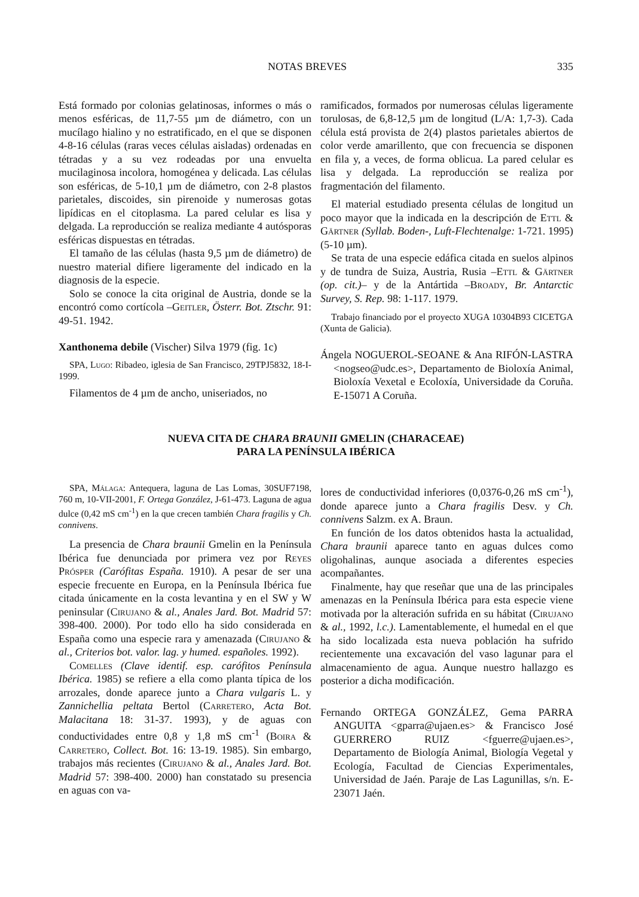NOTAS BREVES 335
Está formado por colonias gelatinosas, informes o más o menos esféricas, de 11,7-55 µm de diámetro, con un mucílago hialino y no estratificado, en el que se disponen 4-8-16 células (raras veces células aisladas) ordenadas en tétradas y a su vez rodeadas por una envuelta mucilaginosa incolora, homogénea y delicada. Las células son esféricas, de 5-10,1 µm de diámetro, con 2-8 plastos parietales, discoides, sin pirenoide y numerosas gotas lipídicas en el citoplasma. La pared celular es lisa y delgada. La reproducción se realiza mediante 4 autósporas esféricas dispuestas en tétradas.
El tamaño de las células (hasta 9,5 µm de diámetro) de nuestro material difiere ligeramente del indicado en la diagnosis de la especie.
Solo se conoce la cita original de Austria, donde se la encontró como cortícola –Geitler, Österr. Bot. Ztschr. 91: 49-51. 1942.
Xanthonema debile (Vischer) Silva 1979 (fig. 1c)
SPA, Lugo: Ribadeo, iglesia de San Francisco, 29TPJ5832, 18-I-1999.
Filamentos de 4 µm de ancho, uniseriados, no
ramificados, formados por numerosas células ligeramente torulosas, de 6,8-12,5 µm de longitud (L/A: 1,7-3). Cada célula está provista de 2(4) plastos parietales abiertos de color verde amarillento, que con frecuencia se disponen en fila y, a veces, de forma oblicua. La pared celular es lisa y delgada. La reproducción se realiza por fragmentación del filamento.
El material estudiado presenta células de longitud un poco mayor que la indicada en la descripción de Ettl & Gärtner (Syllab. Boden-, Luft-Flechtenalge: 1-721. 1995) (5-10 µm).
Se trata de una especie edáfica citada en suelos alpinos y de tundra de Suiza, Austria, Rusia –Ettl & Gärtner (op. cit.)– y de la Antártida –Broady, Br. Antarctic Survey, S. Rep. 98: 1-117. 1979.
Trabajo financiado por el proyecto XUGA 10304B93 CICETGA (Xunta de Galicia).
Ángela NOGUEROL-SEOANE & Ana RIFÓN-LASTRA <nogseo@udc.es>, Departamento de Bioloxía Animal, Bioloxía Vexetal e Ecoloxía, Universidade da Coruña. E-15071 A Coruña.
NUEVA CITA DE CHARA BRAUNII GMELIN (CHARACEAE)
PARA LA PENÍNSULA IBÉRICA
SPA, Málaga: Antequera, laguna de Las Lomas, 30SUF7198, 760 m, 10-VII-2001, F. Ortega González, J-61-473. Laguna de agua dulce (0,42 mS cm<sup>-1</sup>) en la que crecen también Chara fragilis y Ch. connivens.
La presencia de Chara braunii Gmelin en la Península Ibérica fue denunciada por primera vez por Reyes Prósper (Carófitas España. 1910). A pesar de ser una especie frecuente en Europa, en la Península Ibérica fue citada únicamente en la costa levantina y en el SW y W peninsular (Cirujano & al., Anales Jard. Bot. Madrid 57: 398-400. 2000). Por todo ello ha sido considerada en España como una especie rara y amenazada (Cirujano & al., Criterios bot. valor. lag. y humed. españoles. 1992).
Comelles (Clave identif. esp. carófitos Península Ibérica. 1985) se refiere a ella como planta típica de los arrozales, donde aparece junto a Chara vulgaris L. y Zannichellia peltata Bertol (Carretero, Acta Bot. Malacitana 18: 31-37. 1993), y de aguas con conductividades entre 0,8 y 1,8 mS cm<sup>-1</sup> (Boira & Carretero, Collect. Bot. 16: 13-19. 1985). Sin embargo, trabajos más recientes (Cirujano & al., Anales Jard. Bot. Madrid 57: 398-400. 2000) han constatado su presencia en aguas con va-
lores de conductividad inferiores (0,0376-0,26 mS cm<sup>-1</sup>), donde aparece junto a Chara fragilis Desv. y Ch. connivens Salzm. ex A. Braun.
En función de los datos obtenidos hasta la actualidad, Chara braunii aparece tanto en aguas dulces como oligohalinas, aunque asociada a diferentes especies acompañantes.
Finalmente, hay que reseñar que una de las principales amenazas en la Península Ibérica para esta especie viene motivada por la alteración sufrida en su hábitat (Cirujano & al., 1992, l.c.). Lamentablemente, el humedal en el que ha sido localizada esta nueva población ha sufrido recientemente una excavación del vaso lagunar para el almacenamiento de agua. Aunque nuestro hallazgo es posterior a dicha modificación.
Fernando ORTEGA GONZÁLEZ, Gema PARRA ANGUITA <gparra@ujaen.es> & Francisco José GUERRERO RUIZ <fguerre@ujaen.es>, Departamento de Biología Animal, Biología Vegetal y Ecología, Facultad de Ciencias Experimentales, Universidad de Jaén. Paraje de Las Lagunillas, s/n. E-23071 Jaén.